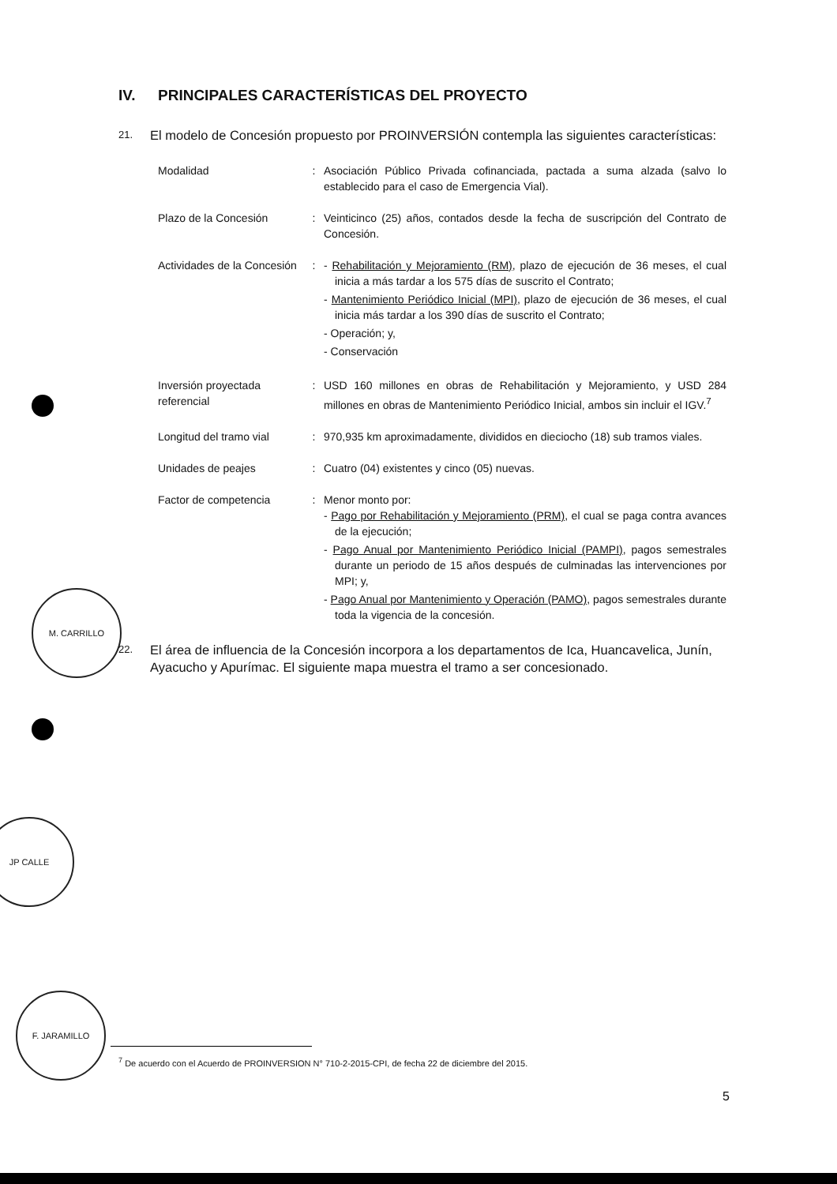M. CARRILLO
JP CALLE
F. JARAMILLO
IV. PRINCIPALES CARACTERÍSTICAS DEL PROYECTO
21. El modelo de Concesión propuesto por PROINVERSIÓN contempla las siguientes características:
| Modalidad | : | Asociación Público Privada cofinanciada, pactada a suma alzada (salvo lo establecido para el caso de Emergencia Vial). |
| Plazo de la Concesión | : | Veinticinco (25) años, contados desde la fecha de suscripción del Contrato de Concesión. |
| Actividades de la Concesión | : | - Rehabilitación y Mejoramiento (RM) , plazo de ejecución de 36 meses, el cual inicia a más tardar a los 575 días de suscrito el Contrato; - Mantenimiento Periódico Inicial (MPI) , plazo de ejecución de 36 meses, el cual inicia más tardar a los 390 días de suscrito el Contrato; - Operación; y, - Conservación |
| Inversión proyectada referencial | : | USD 160 millones en obras de Rehabilitación y Mejoramiento, y USD 284 millones en obras de Mantenimiento Periódico Inicial, ambos sin incluir el IGV.<sup>7</sup> |
| Longitud del tramo vial | : | 970,935 km aproximadamente, divididos en dieciocho (18) sub tramos viales. |
| Unidades de peajes | : | Cuatro (04) existentes y cinco (05) nuevas. |
| Factor de competencia | : | Menor monto por: - Pago por Rehabilitación y Mejoramiento (PRM) , el cual se paga contra avances de la ejecución; - Pago Anual por Mantenimiento Periódico Inicial (PAMPI) , pagos semestrales durante un periodo de 15 años después de culminadas las intervenciones por MPI; y, - Pago Anual por Mantenimiento y Operación (PAMO) , pagos semestrales durante toda la vigencia de la concesión. |
22. El área de influencia de la Concesión incorpora a los departamentos de Ica, Huancavelica, Junín, Ayacucho y Apurímac. El siguiente mapa muestra el tramo a ser concesionado.
<sup>7</sup> De acuerdo con el Acuerdo de PROINVERSION N° 710-2-2015-CPI, de fecha 22 de diciembre del 2015.
5